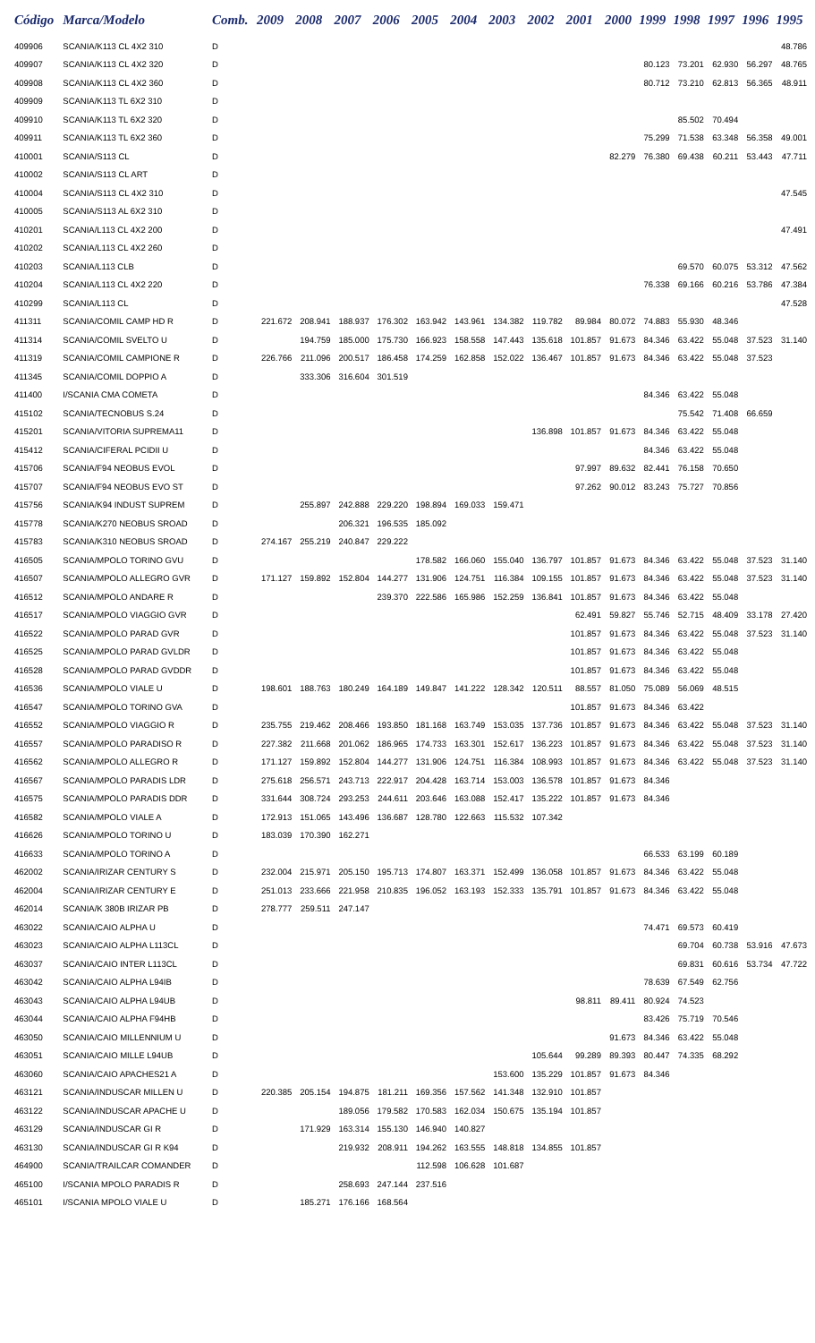| Código | Marca/Modelo | Comb. | 2009 | 2008 | 2007 | 2006 | 2005 | 2004 | 2003 | 2002 | 2001 | 2000 | 1999 | 1998 | 1997 | 1996 | 1995 |
| --- | --- | --- | --- | --- | --- | --- | --- | --- | --- | --- | --- | --- | --- | --- | --- | --- | --- |
| 409906 | SCANIA/K113 CL 4X2 310 | D | | | | | | | | | | | | | | | 48.786 |
| 409907 | SCANIA/K113 CL 4X2 320 | D | | | | | | | | | | | 80.123 | 73.201 | 62.930 | 56.297 | 48.765 |
| 409908 | SCANIA/K113 CL 4X2 360 | D | | | | | | | | | | | 80.712 | 73.210 | 62.813 | 56.365 | 48.911 |
| 409909 | SCANIA/K113 TL 6X2 310 | D | | | | | | | | | | | | | | | |
| 409910 | SCANIA/K113 TL 6X2 320 | D | | | | | | | | | | | | 85.502 | 70.494 | | |
| 409911 | SCANIA/K113 TL 6X2 360 | D | | | | | | | | | | | 75.299 | 71.538 | 63.348 | 56.358 | 49.001 |
| 410001 | SCANIA/S113 CL | D | | | | | | | | | | 82.279 | 76.380 | 69.438 | 60.211 | 53.443 | 47.711 |
| 410002 | SCANIA/S113 CL ART | D | | | | | | | | | | | | | | | |
| 410004 | SCANIA/S113 CL 4X2 310 | D | | | | | | | | | | | | | | | 47.545 |
| 410005 | SCANIA/S113 AL 6X2 310 | D | | | | | | | | | | | | | | | |
| 410201 | SCANIA/L113 CL 4X2 200 | D | | | | | | | | | | | | | | | 47.491 |
| 410202 | SCANIA/L113 CL 4X2 260 | D | | | | | | | | | | | | | | | |
| 410203 | SCANIA/L113 CLB | D | | | | | | | | | | | | 69.570 | 60.075 | 53.312 | 47.562 |
| 410204 | SCANIA/L113 CL 4X2 220 | D | | | | | | | | | | | 76.338 | 69.166 | 60.216 | 53.786 | 47.384 |
| 410299 | SCANIA/L113 CL | D | | | | | | | | | | | | | | | 47.528 |
| 411311 | SCANIA/COMIL CAMP HD R | D | 221.672 | 208.941 | 188.937 | 176.302 | 163.942 | 143.961 | 134.382 | 119.782 | 89.984 | 80.072 | 74.883 | 55.930 | 48.346 | | |
| 411314 | SCANIA/COMIL SVELTO U | D | | 194.759 | 185.000 | 175.730 | 166.923 | 158.558 | 147.443 | 135.618 | 101.857 | 91.673 | 84.346 | 63.422 | 55.048 | 37.523 | 31.140 |
| 411319 | SCANIA/COMIL CAMPIONE R | D | 226.766 | 211.096 | 200.517 | 186.458 | 174.259 | 162.858 | 152.022 | 136.467 | 101.857 | 91.673 | 84.346 | 63.422 | 55.048 | 37.523 | |
| 411345 | SCANIA/COMIL DOPPIO A | D | | 333.306 | 316.604 | 301.519 | | | | | | | | | | | |
| 411400 | I/SCANIA CMA COMETA | D | | | | | | | | | | | 84.346 | 63.422 | 55.048 | | |
| 415102 | SCANIA/TECNOBUS S.24 | D | | | | | | | | | | | | 75.542 | 71.408 | 66.659 | |
| 415201 | SCANIA/VITORIA SUPREMA11 | D | | | | | | | | 136.898 | 101.857 | 91.673 | 84.346 | 63.422 | 55.048 | | |
| 415412 | SCANIA/CIFERAL PCIDII U | D | | | | | | | | | | | 84.346 | 63.422 | 55.048 | | |
| 415706 | SCANIA/F94 NEOBUS EVOL | D | | | | | | | | | 97.997 | 89.632 | 82.441 | 76.158 | 70.650 | | |
| 415707 | SCANIA/F94 NEOBUS EVO ST | D | | | | | | | | | 97.262 | 90.012 | 83.243 | 75.727 | 70.856 | | |
| 415756 | SCANIA/K94 INDUST SUPREM | D | | 255.897 | 242.888 | 229.220 | 198.894 | 169.033 | 159.471 | | | | | | | | |
| 415778 | SCANIA/K270 NEOBUS SROAD | D | | | 206.321 | 196.535 | 185.092 | | | | | | | | | | |
| 415783 | SCANIA/K310 NEOBUS SROAD | D | 274.167 | 255.219 | 240.847 | 229.222 | | | | | | | | | | | |
| 416505 | SCANIA/MPOLO TORINO GVU | D | | | | | 178.582 | 166.060 | 155.040 | 136.797 | 101.857 | 91.673 | 84.346 | 63.422 | 55.048 | 37.523 | 31.140 |
| 416507 | SCANIA/MPOLO ALLEGRO GVR | D | 171.127 | 159.892 | 152.804 | 144.277 | 131.906 | 124.751 | 116.384 | 109.155 | 101.857 | 91.673 | 84.346 | 63.422 | 55.048 | 37.523 | 31.140 |
| 416512 | SCANIA/MPOLO ANDARE R | D | | | | 239.370 | 222.586 | 165.986 | 152.259 | 136.841 | 101.857 | 91.673 | 84.346 | 63.422 | 55.048 | | |
| 416517 | SCANIA/MPOLO VIAGGIO GVR | D | | | | | | | | | 62.491 | 59.827 | 55.746 | 52.715 | 48.409 | 33.178 | 27.420 |
| 416522 | SCANIA/MPOLO PARAD GVR | D | | | | | | | | | 101.857 | 91.673 | 84.346 | 63.422 | 55.048 | 37.523 | 31.140 |
| 416525 | SCANIA/MPOLO PARAD GVLDR | D | | | | | | | | | 101.857 | 91.673 | 84.346 | 63.422 | 55.048 | | |
| 416528 | SCANIA/MPOLO PARAD GVDDR | D | | | | | | | | | 101.857 | 91.673 | 84.346 | 63.422 | 55.048 | | |
| 416536 | SCANIA/MPOLO VIALE U | D | 198.601 | 188.763 | 180.249 | 164.189 | 149.847 | 141.222 | 128.342 | 120.511 | 88.557 | 81.050 | 75.089 | 56.069 | 48.515 | | |
| 416547 | SCANIA/MPOLO TORINO GVA | D | | | | | | | | | 101.857 | 91.673 | 84.346 | 63.422 | | | |
| 416552 | SCANIA/MPOLO VIAGGIO R | D | 235.755 | 219.462 | 208.466 | 193.850 | 181.168 | 163.749 | 153.035 | 137.736 | 101.857 | 91.673 | 84.346 | 63.422 | 55.048 | 37.523 | 31.140 |
| 416557 | SCANIA/MPOLO PARADISO R | D | 227.382 | 211.668 | 201.062 | 186.965 | 174.733 | 163.301 | 152.617 | 136.223 | 101.857 | 91.673 | 84.346 | 63.422 | 55.048 | 37.523 | 31.140 |
| 416562 | SCANIA/MPOLO ALLEGRO R | D | 171.127 | 159.892 | 152.804 | 144.277 | 131.906 | 124.751 | 116.384 | 108.993 | 101.857 | 91.673 | 84.346 | 63.422 | 55.048 | 37.523 | 31.140 |
| 416567 | SCANIA/MPOLO PARADIS LDR | D | 275.618 | 256.571 | 243.713 | 222.917 | 204.428 | 163.714 | 153.003 | 136.578 | 101.857 | 91.673 | 84.346 | | | | |
| 416575 | SCANIA/MPOLO PARADIS DDR | D | 331.644 | 308.724 | 293.253 | 244.611 | 203.646 | 163.088 | 152.417 | 135.222 | 101.857 | 91.673 | 84.346 | | | | |
| 416582 | SCANIA/MPOLO VIALE A | D | 172.913 | 151.065 | 143.496 | 136.687 | 128.780 | 122.663 | 115.532 | 107.342 | | | | | | | |
| 416626 | SCANIA/MPOLO TORINO U | D | 183.039 | 170.390 | 162.271 | | | | | | | | | | | | |
| 416633 | SCANIA/MPOLO TORINO A | D | | | | | | | | | | | 66.533 | 63.199 | 60.189 | | |
| 462002 | SCANIA/IRIZAR CENTURY S | D | 232.004 | 215.971 | 205.150 | 195.713 | 174.807 | 163.371 | 152.499 | 136.058 | 101.857 | 91.673 | 84.346 | 63.422 | 55.048 | | |
| 462004 | SCANIA/IRIZAR CENTURY E | D | 251.013 | 233.666 | 221.958 | 210.835 | 196.052 | 163.193 | 152.333 | 135.791 | 101.857 | 91.673 | 84.346 | 63.422 | 55.048 | | |
| 462014 | SCANIA/K 380B IRIZAR PB | D | 278.777 | 259.511 | 247.147 | | | | | | | | | | | | |
| 463022 | SCANIA/CAIO ALPHA U | D | | | | | | | | | | | 74.471 | 69.573 | 60.419 | | |
| 463023 | SCANIA/CAIO ALPHA L113CL | D | | | | | | | | | | | | 69.704 | 60.738 | 53.916 | 47.673 |
| 463037 | SCANIA/CAIO INTER L113CL | D | | | | | | | | | | | | 69.831 | 60.616 | 53.734 | 47.722 |
| 463042 | SCANIA/CAIO ALPHA L94IB | D | | | | | | | | | | | 78.639 | 67.549 | 62.756 | | |
| 463043 | SCANIA/CAIO ALPHA L94UB | D | | | | | | | | | 98.811 | 89.411 | 80.924 | 74.523 | | | |
| 463044 | SCANIA/CAIO ALPHA F94HB | D | | | | | | | | | | | 83.426 | 75.719 | 70.546 | | |
| 463050 | SCANIA/CAIO MILLENNIUM U | D | | | | | | | | | | 91.673 | 84.346 | 63.422 | 55.048 | | |
| 463051 | SCANIA/CAIO MILLE L94UB | D | | | | | | | | 105.644 | 99.289 | 89.393 | 80.447 | 74.335 | 68.292 | | |
| 463060 | SCANIA/CAIO APACHES21 A | D | | | | | | | 153.600 | 135.229 | 101.857 | 91.673 | 84.346 | | | | |
| 463121 | SCANIA/INDUSCAR MILLEN U | D | 220.385 | 205.154 | 194.875 | 181.211 | 169.356 | 157.562 | 141.348 | 132.910 | 101.857 | | | | | | |
| 463122 | SCANIA/INDUSCAR APACHE U | D | | | 189.056 | 179.582 | 170.583 | 162.034 | 150.675 | 135.194 | 101.857 | | | | | | |
| 463129 | SCANIA/INDUSCAR GI R | D | | 171.929 | 163.314 | 155.130 | 146.940 | 140.827 | | | | | | | | | |
| 463130 | SCANIA/INDUSCAR GI R K94 | D | | | 219.932 | 208.911 | 194.262 | 163.555 | 148.818 | 134.855 | 101.857 | | | | | | |
| 464900 | SCANIA/TRAILCAR COMANDER | D | | | | | 112.598 | 106.628 | 101.687 | | | | | | | | |
| 465100 | I/SCANIA MPOLO PARADIS R | D | | | 258.693 | 247.144 | 237.516 | | | | | | | | | | |
| 465101 | I/SCANIA MPOLO VIALE U | D | | 185.271 | 176.166 | 168.564 | | | | | | | | | | | |